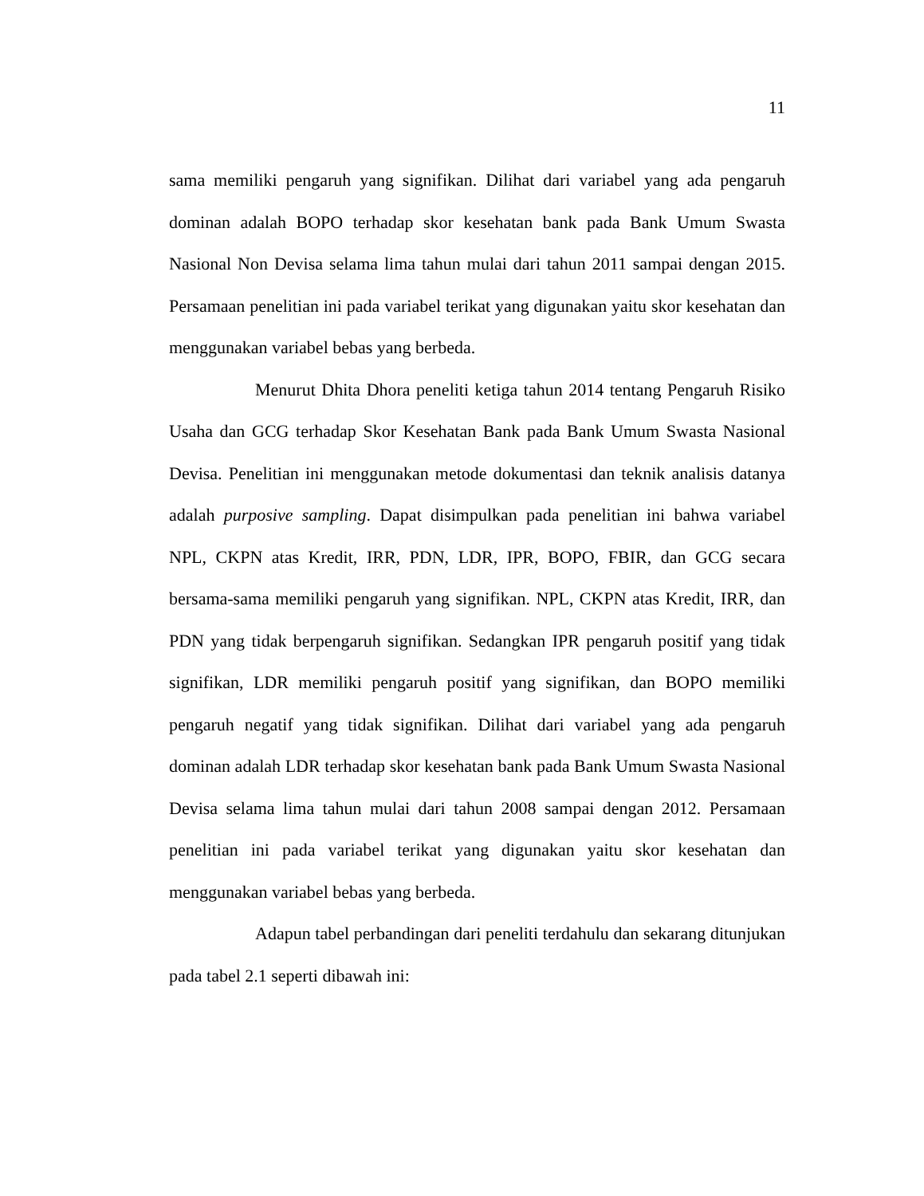11
sama memiliki pengaruh yang signifikan. Dilihat dari variabel yang ada pengaruh dominan adalah BOPO terhadap skor kesehatan bank pada Bank Umum Swasta Nasional Non Devisa selama lima tahun mulai dari tahun 2011 sampai dengan 2015. Persamaan penelitian ini pada variabel terikat yang digunakan yaitu skor kesehatan dan menggunakan variabel bebas yang berbeda.
Menurut Dhita Dhora peneliti ketiga tahun 2014 tentang Pengaruh Risiko Usaha dan GCG terhadap Skor Kesehatan Bank pada Bank Umum Swasta Nasional Devisa. Penelitian ini menggunakan metode dokumentasi dan teknik analisis datanya adalah purposive sampling. Dapat disimpulkan pada penelitian ini bahwa variabel NPL, CKPN atas Kredit, IRR, PDN, LDR, IPR, BOPO, FBIR, dan GCG secara bersama-sama memiliki pengaruh yang signifikan. NPL, CKPN atas Kredit, IRR, dan PDN yang tidak berpengaruh signifikan. Sedangkan IPR pengaruh positif yang tidak signifikan, LDR memiliki pengaruh positif yang signifikan, dan BOPO memiliki pengaruh negatif yang tidak signifikan. Dilihat dari variabel yang ada pengaruh dominan adalah LDR terhadap skor kesehatan bank pada Bank Umum Swasta Nasional Devisa selama lima tahun mulai dari tahun 2008 sampai dengan 2012. Persamaan penelitian ini pada variabel terikat yang digunakan yaitu skor kesehatan dan menggunakan variabel bebas yang berbeda.
Adapun tabel perbandingan dari peneliti terdahulu dan sekarang ditunjukan pada tabel 2.1 seperti dibawah ini: